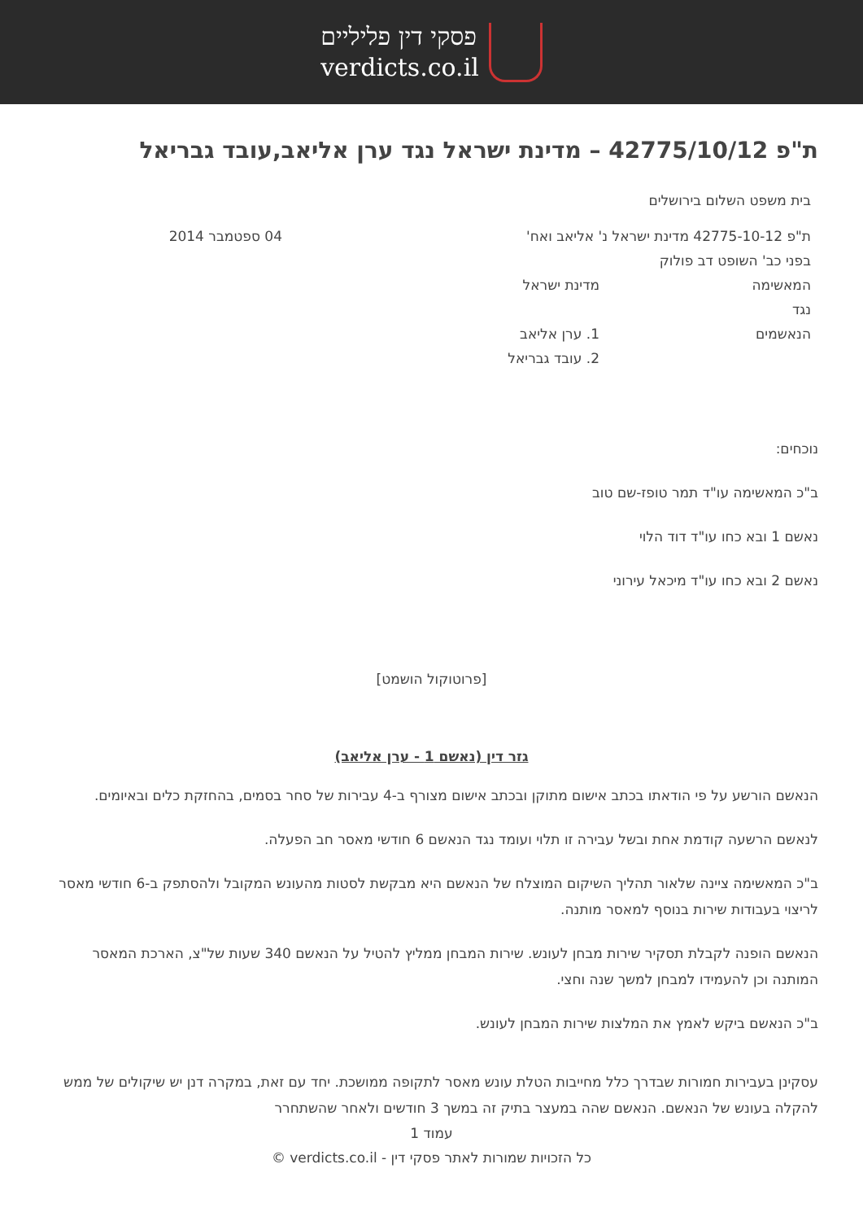פסקי דין פליליים
verdicts.co.il
ת"פ 42775/10/12 – מדינת ישראל נגד ערן אליאב,עובד גבריאל
בית משפט השלום בירושלים
ת"פ 42775-10-12 מדינת ישראל נ' אליאב ואח' 04 ספטמבר 2014
בפני כב' השופט דב פולוק
המאשימה מדינת ישראל
נגד
הנאשמים 1. ערן אליאב
2. עובד גבריאל
נוכחים:
ב"כ המאשימה עו"ד תמר טופז-שם טוב
נאשם 1 ובא כחו עו"ד דוד הלוי
נאשם 2 ובא כחו עו"ד מיכאל עירוני
[פרוטוקול הושמט]
גזר דין (נאשם 1 - ערן אליאב)
הנאשם הורשע על פי הודאתו בכתב אישום מתוקן ובכתב אישום מצורף ב-4 עבירות של סחר בסמים, בהחזקת כלים ובאיומים.
לנאשם הרשעה קודמת אחת ובשל עבירה זו תלוי ועומד נגד הנאשם 6 חודשי מאסר חב הפעלה.
ב"כ המאשימה ציינה שלאור תהליך השיקום המוצלח של הנאשם היא מבקשת לסטות מהעונש המקובל ולהסתפק ב-6 חודשי מאסר לריצוי בעבודות שירות בנוסף למאסר מותנה.
הנאשם הופנה לקבלת תסקיר שירות מבחן לעונש. שירות המבחן ממליץ להטיל על הנאשם 340 שעות של"צ, הארכת המאסר המותנה וכן להעמידו למבחן למשך שנה וחצי.
ב"כ הנאשם ביקש לאמץ את המלצות שירות המבחן לעונש.
עסקינן בעבירות חמורות שבדרך כלל מחייבות הטלת עונש מאסר לתקופה ממושכת. יחד עם זאת, במקרה דנן יש שיקולים של ממש להקלה בעונש של הנאשם. הנאשם שהה במעצר בתיק זה במשך 3 חודשים ולאחר שהשתחרר
עמוד 1
כל הזכויות שמורות לאתר פסקי דין - verdicts.co.il ©